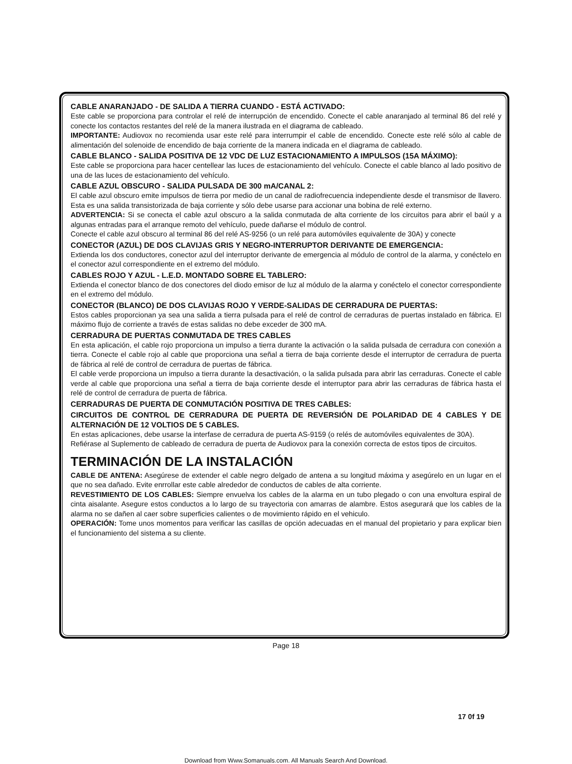CABLE ANARANJADO - DE SALIDA A TIERRA CUANDO - ESTÁ ACTIVADO:
Este cable se proporciona para controlar el relé de interrupción de encendido. Conecte el cable anaranjado al terminal 86 del relé y conecte los contactos restantes del relé de la manera ilustrada en el diagrama de cableado.
IMPORTANTE: Audiovox no recomienda usar este relé para interrumpir el cable de encendido. Conecte este relé sólo al cable de alimentación del solenoide de encendido de baja corriente de la manera indicada en el diagrama de cableado.
CABLE BLANCO - SALIDA POSITIVA DE 12 VDC DE LUZ ESTACIONAMIENTO A IMPULSOS (15A MÁXIMO):
Este cable se proporciona para hacer centellear las luces de estacionamiento del vehículo. Conecte el cable blanco al lado positivo de una de las luces de estacionamiento del vehículo.
CABLE AZUL OBSCURO - SALIDA PULSADA DE 300 mA/CANAL 2:
El cable azul obscuro emite impulsos de tierra por medio de un canal de radiofrecuencia independiente desde el transmisor de llavero. Esta es una salida transistorizada de baja corriente y sólo debe usarse para accionar una bobina de relé externo.
ADVERTENCIA: Si se conecta el cable azul obscuro a la salida conmutada de alta corriente de los circuitos para abrir el baúl y a algunas entradas para el arranque remoto del vehículo, puede dañarse el módulo de control.
Conecte el cable azul obscuro al terminal 86 del relé AS-9256 (o un relé para automóviles equivalente de 30A) y conecte
CONECTOR (AZUL) DE DOS CLAVIJAS GRIS Y NEGRO-INTERRUPTOR DERIVANTE DE EMERGENCIA:
Extienda los dos conductores, conector azul del interruptor derivante de emergencia al módulo de control de la alarma, y conéctelo en el conector azul correspondiente en el extremo del módulo.
CABLES ROJO Y AZUL - L.E.D. MONTADO SOBRE EL TABLERO:
Extienda el conector blanco de dos conectores del diodo emisor de luz al módulo de la alarma y conéctelo el conector correspondiente en el extremo del módulo.
CONECTOR (BLANCO) DE DOS CLAVIJAS ROJO Y VERDE-SALIDAS DE CERRADURA DE PUERTAS:
Estos cables proporcionan ya sea una salida a tierra pulsada para el relé de control de cerraduras de puertas instalado en fábrica. El máximo flujo de corriente a través de estas salidas no debe exceder de 300 mA.
CERRADURA DE PUERTAS CONMUTADA DE TRES CABLES
En esta aplicación, el cable rojo proporciona un impulso a tierra durante la activación o la salida pulsada de cerradura con conexión a tierra. Conecte el cable rojo al cable que proporciona una señal a tierra de baja corriente desde el interruptor de cerradura de puerta de fábrica al relé de control de cerradura de puertas de fábrica.
El cable verde proporciona un impulso a tierra durante la desactivación, o la salida pulsada para abrir las cerraduras. Conecte el cable verde al cable que proporciona una señal a tierra de baja corriente desde el interruptor para abrir las cerraduras de fábrica hasta el relé de control de cerradura de puerta de fábrica.
CERRADURAS DE PUERTA DE CONMUTACIÓN POSITIVA DE TRES CABLES:
CIRCUITOS DE CONTROL DE CERRADURA DE PUERTA DE REVERSIÓN DE POLARIDAD DE 4 CABLES Y DE ALTERNACIÓN DE 12 VOLTIOS DE 5 CABLES.
En estas aplicaciones, debe usarse la interfase de cerradura de puerta AS-9159 (o relés de automóviles equivalentes de 30A).
Refiérase al Suplemento de cableado de cerradura de puerta de Audiovox para la conexión correcta de estos tipos de circuitos.
TERMINACIÓN DE LA INSTALACIÓN
CABLE DE ANTENA: Asegúrese de extender el cable negro delgado de antena a su longitud máxima y asegúrelo en un lugar en el que no sea dañado. Evite enrrollar este cable alrededor de conductos de cables de alta corriente.
REVESTIMIENTO DE LOS CABLES: Siempre envuelva los cables de la alarma en un tubo plegado o con una envoltura espiral de cinta aisalante. Asegure estos conductos a lo largo de su trayectoria con amarras de alambre. Estos asegurará que los cables de la alarma no se dañen al caer sobre superficies calientes o de movimiento rápido en el vehiculo.
OPERACIÓN: Tome unos momentos para verificar las casillas de opción adecuadas en el manual del propietario y para explicar bien el funcionamiento del sistema a su cliente.
Page 18
17 0f 19
Download from Www.Somanuals.com. All Manuals Search And Download.